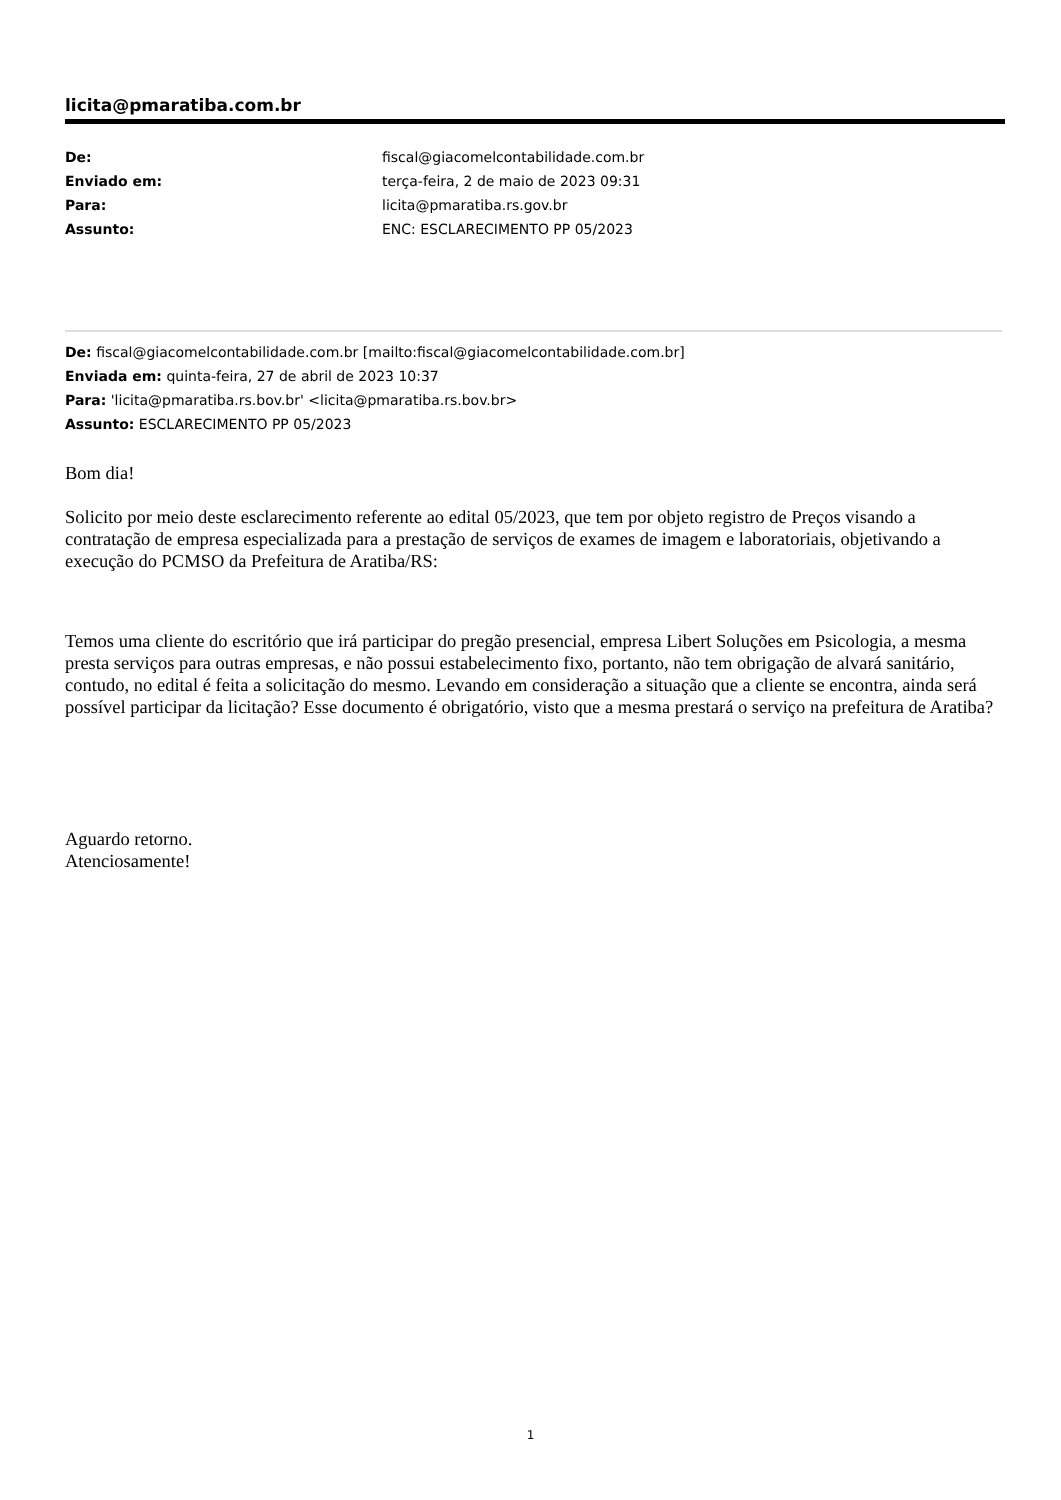licita@pmaratiba.com.br
| De: | fiscal@giacomelcontabilidade.com.br |
| Enviado em: | terça-feira, 2 de maio de 2023 09:31 |
| Para: | licita@pmaratiba.rs.gov.br |
| Assunto: | ENC: ESCLARECIMENTO PP 05/2023 |
De: fiscal@giacomelcontabilidade.com.br [mailto:fiscal@giacomelcontabilidade.com.br]
Enviada em: quinta-feira, 27 de abril de 2023 10:37
Para: 'licita@pmaratiba.rs.bov.br' <licita@pmaratiba.rs.bov.br>
Assunto: ESCLARECIMENTO PP 05/2023
Bom dia!
Solicito por meio deste esclarecimento referente ao edital 05/2023, que tem por objeto registro de Preços visando a contratação de empresa especializada para a prestação de serviços de exames de imagem e laboratoriais, objetivando a execução do PCMSO da Prefeitura de Aratiba/RS:
Temos uma cliente do escritório que irá participar do pregão presencial, empresa Libert Soluções em Psicologia, a mesma presta serviços para outras empresas, e não possui estabelecimento fixo, portanto, não tem obrigação de alvará sanitário, contudo, no edital é feita a solicitação do mesmo. Levando em consideração a situação que a cliente se encontra, ainda será possível participar da licitação? Esse documento é obrigatório, visto que a mesma prestará o serviço na prefeitura de Aratiba?
Aguardo retorno.
Atenciosamente!
1